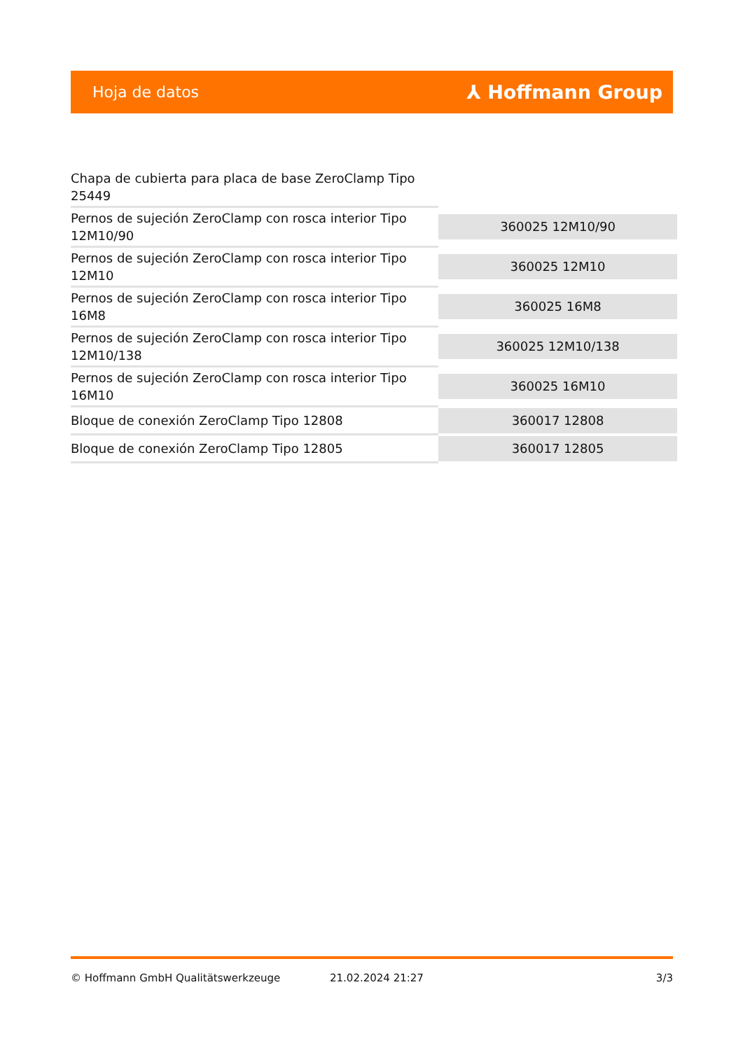Hoja de datos ⅄ Hoffmann Group
| Chapa de cubierta para placa de base ZeroClamp Tipo 25449 | |
| Pernos de sujeción ZeroClamp con rosca interior Tipo 12M10/90 | 360025 12M10/90 |
| Pernos de sujeción ZeroClamp con rosca interior Tipo 12M10 | 360025 12M10 |
| Pernos de sujeción ZeroClamp con rosca interior Tipo 16M8 | 360025 16M8 |
| Pernos de sujeción ZeroClamp con rosca interior Tipo 12M10/138 | 360025 12M10/138 |
| Pernos de sujeción ZeroClamp con rosca interior Tipo 16M10 | 360025 16M10 |
| Bloque de conexión ZeroClamp Tipo 12808 | 360017 12808 |
| Bloque de conexión ZeroClamp Tipo 12805 | 360017 12805 |
© Hoffmann GmbH Qualitätswerkzeuge 21.02.2024 21:27 3/3